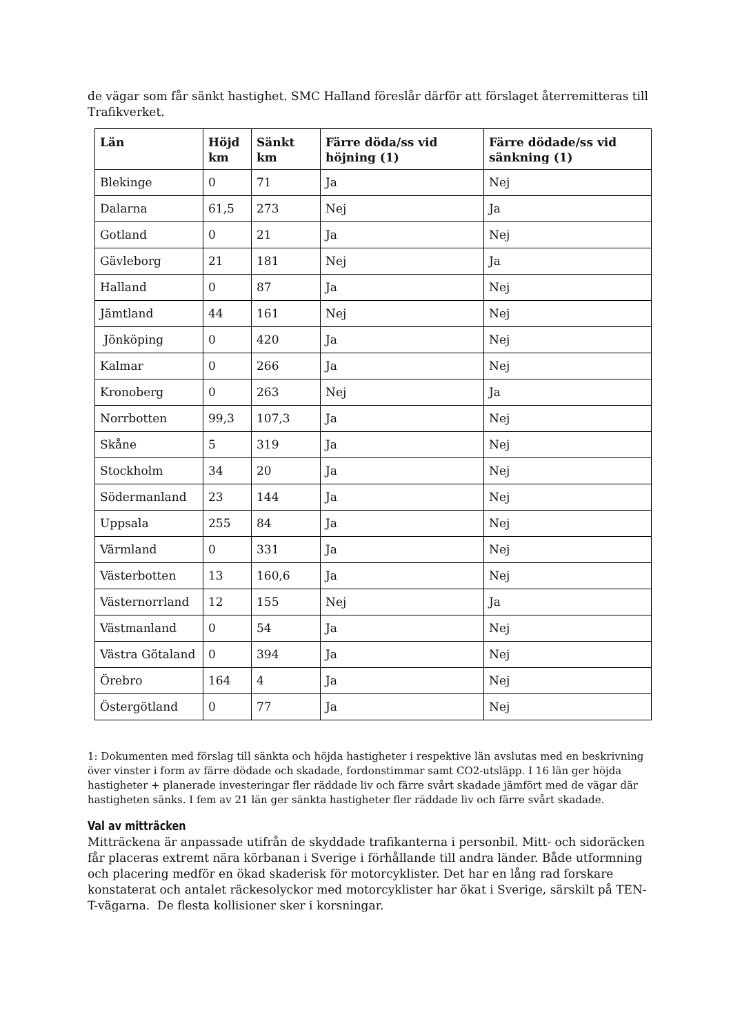de vägar som får sänkt hastighet. SMC Halland föreslår därför att förslaget återremitteras till Trafikverket.
| Län | Höjd km | Sänkt km | Färre döda/ss vid höjning (1) | Färre dödade/ss vid sänkning (1) |
| --- | --- | --- | --- | --- |
| Blekinge | 0 | 71 | Ja | Nej |
| Dalarna | 61,5 | 273 | Nej | Ja |
| Gotland | 0 | 21 | Ja | Nej |
| Gävleborg | 21 | 181 | Nej | Ja |
| Halland | 0 | 87 | Ja | Nej |
| Jämtland | 44 | 161 | Nej | Nej |
| Jönköping | 0 | 420 | Ja | Nej |
| Kalmar | 0 | 266 | Ja | Nej |
| Kronoberg | 0 | 263 | Nej | Ja |
| Norrbotten | 99,3 | 107,3 | Ja | Nej |
| Skåne | 5 | 319 | Ja | Nej |
| Stockholm | 34 | 20 | Ja | Nej |
| Södermanland | 23 | 144 | Ja | Nej |
| Uppsala | 255 | 84 | Ja | Nej |
| Värmland | 0 | 331 | Ja | Nej |
| Västerbotten | 13 | 160,6 | Ja | Nej |
| Västernorrland | 12 | 155 | Nej | Ja |
| Västmanland | 0 | 54 | Ja | Nej |
| Västra Götaland | 0 | 394 | Ja | Nej |
| Örebro | 164 | 4 | Ja | Nej |
| Östergötland | 0 | 77 | Ja | Nej |
1: Dokumenten med förslag till sänkta och höjda hastigheter i respektive län avslutas med en beskrivning över vinster i form av färre dödade och skadade, fordonstimmar samt CO2-utsläpp. I 16 län ger höjda hastigheter + planerade investeringar fler räddade liv och färre svårt skadade jämfört med de vägar där hastigheten sänks. I fem av 21 län ger sänkta hastigheter fler räddade liv och färre svårt skadade.
Val av mitträcken
Mitträckena är anpassade utifrån de skyddade trafikanterna i personbil. Mitt- och sidoräcken får placeras extremt nära körbanan i Sverige i förhållande till andra länder. Både utformning och placering medför en ökad skaderisk för motorcyklister. Det har en lång rad forskare konstaterat och antalet räckesolyckor med motorcyklister har ökat i Sverige, särskilt på TEN-T-vägarna. De flesta kollisioner sker i korsningar.